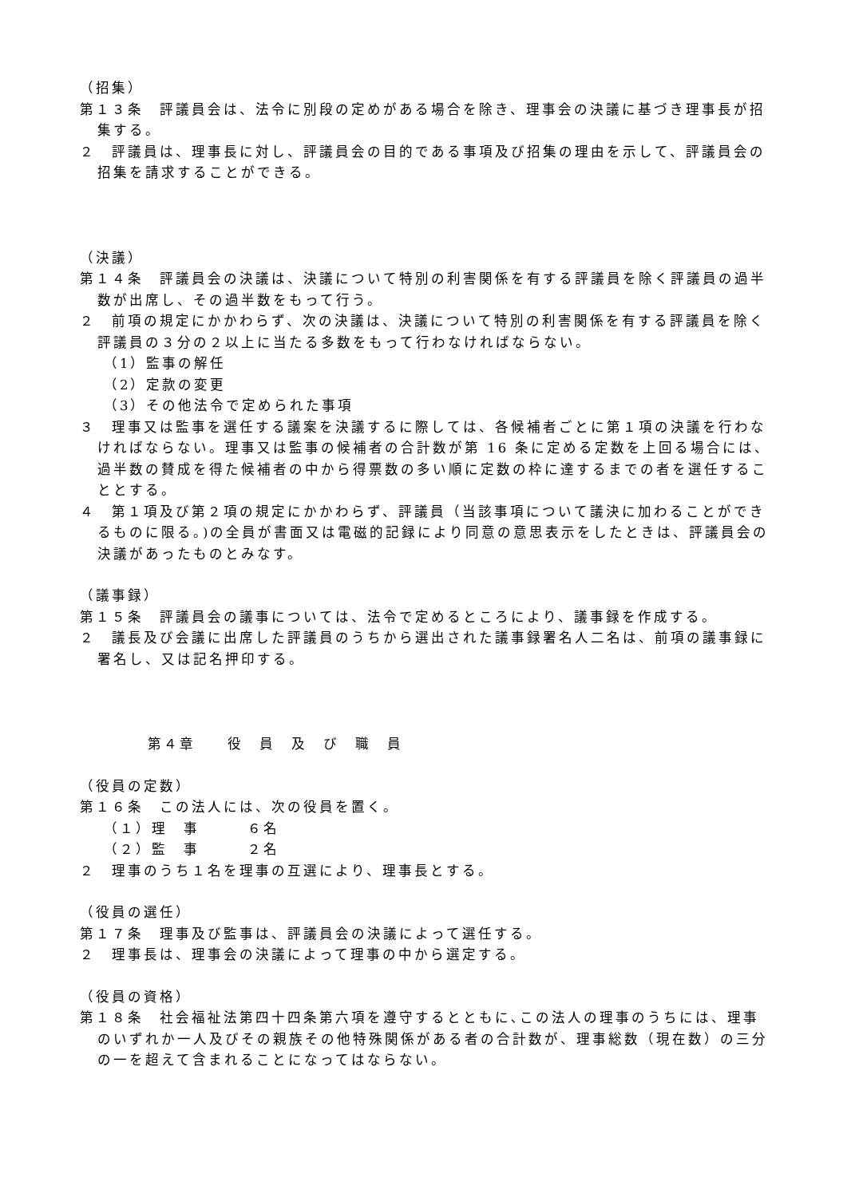（招集）
第１３条　評議員会は、法令に別段の定めがある場合を除き、理事会の決議に基づき理事長が招集する。
２　評議員は、理事長に対し、評議員会の目的である事項及び招集の理由を示して、評議員会の招集を請求することができる。
（決議）
第１４条　評議員会の決議は、決議について特別の利害関係を有する評議員を除く評議員の過半数が出席し、その過半数をもって行う。
２　前項の規定にかかわらず、次の決議は、決議について特別の利害関係を有する評議員を除く評議員の３分の２以上に当たる多数をもって行わなければならない。
（1）監事の解任
（2）定款の変更
（3）その他法令で定められた事項
３　理事又は監事を選任する議案を決議するに際しては、各候補者ごとに第１項の決議を行わなければならない。理事又は監事の候補者の合計数が第 16 条に定める定数を上回る場合には、過半数の賛成を得た候補者の中から得票数の多い順に定数の枠に達するまでの者を選任することとする。
４　第１項及び第２項の規定にかかわらず、評議員（当該事項について議決に加わることができるものに限る。)の全員が書面又は電磁的記録により同意の意思表示をしたときは、評議員会の決議があったものとみなす。
（議事録）
第１５条　評議員会の議事については、法令で定めるところにより、議事録を作成する。
２　議長及び会議に出席した評議員のうちから選出された議事録署名人二名は、前項の議事録に署名し、又は記名押印する。
第４章　　役　員　及　び　職　員
（役員の定数）
第１６条　この法人には、次の役員を置く。
（１）理　事　　　６名
（２）監　事　　　２名
２　理事のうち１名を理事の互選により、理事長とする。
（役員の選任）
第１７条　理事及び監事は、評議員会の決議によって選任する。
２　理事長は、理事会の決議によって理事の中から選定する。
（役員の資格）
第１８条　社会福祉法第四十四条第六項を遵守するとともに､この法人の理事のうちには、理事のいずれか一人及びその親族その他特殊関係がある者の合計数が、理事総数（現在数）の三分の一を超えて含まれることになってはならない。